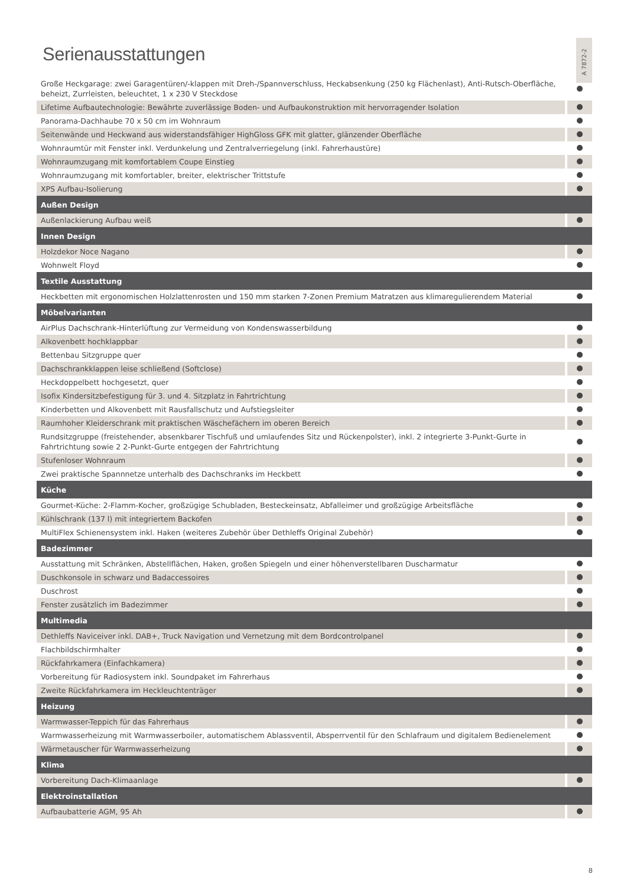A 7872-2
Serienausstattungen
| Große Heckgarage: zwei Garagentüren/-klappen mit Dreh-/Spannverschluss, Heckabsenkung (250 kg Flächenlast), Anti-Rutsch-Oberfläche, beheizt, Zurrleisten, beleuchtet, 1 x 230 V Steckdose | |
| Lifetime Aufbautechnologie: Bewährte zuverlässige Boden- und Aufbaukonstruktion mit hervorragender Isolation | |
| Panorama-Dachhaube 70 x 50 cm im Wohnraum | |
| Seitenwände und Heckwand aus widerstandsfähiger HighGloss GFK mit glatter, glänzender Oberfläche | |
| Wohnraumtür mit Fenster inkl. Verdunkelung und Zentralverriegelung (inkl. Fahrerhaustüre) | |
| Wohnraumzugang mit komfortablem Coupe Einstieg | |
| Wohnraumzugang mit komfortabler, breiter, elektrischer Trittstufe | |
| XPS Aufbau-Isolierung | |
| Außen Design | |
| Außenlackierung Aufbau weiß | |
| Innen Design | |
| Holzdekor Noce Nagano | |
| Wohnwelt Floyd | |
| Textile Ausstattung | |
| Heckbetten mit ergonomischen Holzlattenrosten und 150 mm starken 7-Zonen Premium Matratzen aus klimaregulierendem Material | |
| Möbelvarianten | |
| AirPlus Dachschrank-Hinterlüftung zur Vermeidung von Kondenswasserbildung | |
| Alkovenbett hochklappbar | |
| Bettenbau Sitzgruppe quer | |
| Dachschrankklappen leise schließend (Softclose) | |
| Heckdoppelbett hochgesetzt, quer | |
| Isofix Kindersitzbefestigung für 3. und 4. Sitzplatz in Fahrtrichtung | |
| Kinderbetten und Alkovenbett mit Rausfallschutz und Aufstiegsleiter | |
| Raumhoher Kleiderschrank mit praktischen Wäschefächern im oberen Bereich | |
| Rundsitzgruppe (freistehender, absenkbarer Tischfuß und umlaufendes Sitz und Rückenpolster), inkl. 2 integrierte 3-Punkt-Gurte in Fahrtrichtung sowie 2 2-Punkt-Gurte entgegen der Fahrtrichtung | |
| Stufenloser Wohnraum | |
| Zwei praktische Spannnetze unterhalb des Dachschranks im Heckbett | |
| Küche | |
| Gourmet-Küche: 2-Flamm-Kocher, großzügige Schubladen, Besteckeinsatz, Abfalleimer und großzügige Arbeitsfläche | |
| Kühlschrank (137 l) mit integriertem Backofen | |
| MultiFlex Schienensystem inkl. Haken (weiteres Zubehör über Dethleffs Original Zubehör) | |
| Badezimmer | |
| Ausstattung mit Schränken, Abstellflächen, Haken, großen Spiegeln und einer höhenverstellbaren Duscharmatur | |
| Duschkonsole in schwarz und Badaccessoires | |
| Duschrost | |
| Fenster zusätzlich im Badezimmer | |
| Multimedia | |
| Dethleffs Naviceiver inkl. DAB+, Truck Navigation und Vernetzung mit dem Bordcontrolpanel | |
| Flachbildschirmhalter | |
| Rückfahrkamera (Einfachkamera) | |
| Vorbereitung für Radiosystem inkl. Soundpaket im Fahrerhaus | |
| Zweite Rückfahrkamera im Heckleuchtenträger | |
| Heizung | |
| Warmwasser-Teppich für das Fahrerhaus | |
| Warmwasserheizung mit Warmwasserboiler, automatischem Ablassventil, Absperrventil für den Schlafraum und digitalem Bedienelement | |
| Wärmetauscher für Warmwasserheizung | |
| Klima | |
| Vorbereitung Dach-Klimaanlage | |
| Elektroinstallation | |
| Aufbaubatterie AGM, 95 Ah | |
8